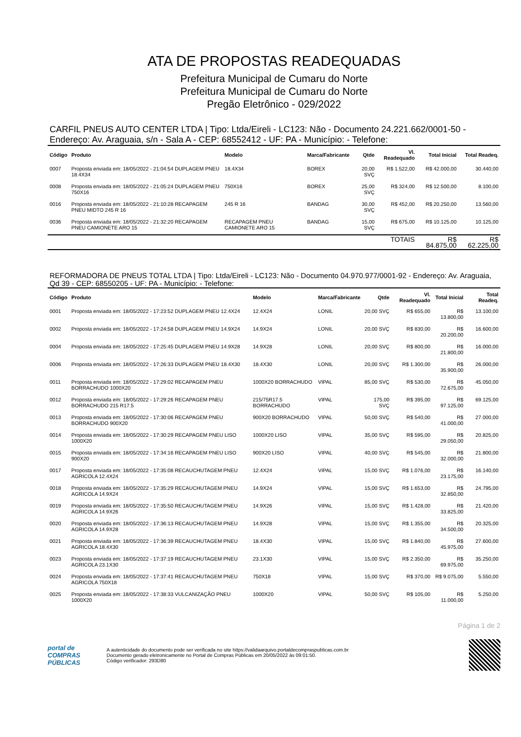ATA DE PROPOSTAS READEQUADAS
Prefeitura Municipal de Cumaru do Norte
Prefeitura Municipal de Cumaru do Norte
Pregão Eletrônico - 029/2022
CARFIL PNEUS AUTO CENTER LTDA | Tipo: Ltda/Eireli - LC123: Não - Documento 24.221.662/0001-50 - Endereço: Av. Araguaia, s/n - Sala A - CEP: 68552412 - UF: PA - Município: - Telefone:
| Código | Produto | Modelo | Marca/Fabricante | Qtde | Vl. Readequado | Total Inicial | Total Readeq. |
| --- | --- | --- | --- | --- | --- | --- | --- |
| 0007 | Proposta enviada em: 18/05/2022 - 21:04:54 DUPLAGEM PNEU 18.4X34 | 18.4X34 | BOREX | 20,00 SVÇ | R$ 1.522,00 | R$ 42.000,00 | 30.440,00 |
| 0008 | Proposta enviada em: 18/05/2022 - 21:05:24 DUPLAGEM PNEU 750X16 | 750X16 | BOREX | 25,00 SVÇ | R$ 324,00 | R$ 12.500,00 | 8.100,00 |
| 0016 | Proposta enviada em: 18/05/2022 - 21:10:28 RECAPAGEM PNEU MIDTO 245 R 16 | 245 R 16 | BANDAG | 30,00 SVÇ | R$ 452,00 | R$ 20.250,00 | 13.560,00 |
| 0036 | Proposta enviada em: 18/05/2022 - 21:32:20 RECAPAGEM PNEU CAMIONETE ARO 15 | RECAPAGEM PNEU CAMIONETE ARO 15 | BANDAG | 15,00 SVÇ | R$ 675,00 | R$ 10.125,00 | 10.125,00 |
| | | | | | TOTAIS | R$ 84.875,00 | R$ 62.225,00 |
REFORMADORA DE PNEUS TOTAL LTDA | Tipo: Ltda/Eireli - LC123: Não - Documento 04.970.977/0001-92 - Endereço: Av. Araguaia, Qd 39 - CEP: 68550205 - UF: PA - Município: - Telefone:
| Código | Produto | Modelo | Marca/Fabricante | Qtde | Vl. Readequado | Total Inicial | Total Readeq. |
| --- | --- | --- | --- | --- | --- | --- | --- |
| 0001 | Proposta enviada em: 18/05/2022 - 17:23:52 DUPLAGEM PNEU 12.4X24 | 12.4X24 | LONIL | 20,00 SVÇ | R$ 655,00 | R$ 13.800,00 | 13.100,00 |
| 0002 | Proposta enviada em: 18/05/2022 - 17:24:58 DUPLAGEM PNEU 14.9X24 | 14.9X24 | LONIL | 20,00 SVÇ | R$ 830,00 | R$ 20.200,00 | 16.600,00 |
| 0004 | Proposta enviada em: 18/05/2022 - 17:25:45 DUPLAGEM PNEU 14.9X28 | 14.9X28 | LONIL | 20,00 SVÇ | R$ 800,00 | R$ 21.800,00 | 16.000,00 |
| 0006 | Proposta enviada em: 18/05/2022 - 17:26:33 DUPLAGEM PNEU 18.4X30 | 18.4X30 | LONIL | 20,00 SVÇ | R$ 1.300,00 | R$ 35.900,00 | 26.000,00 |
| 0011 | Proposta enviada em: 18/05/2022 - 17:29:02 RECAPAGEM PNEU BORRACHUDO 1000X20 | 1000X20 BORRACHUDO | VIPAL | 85,00 SVÇ | R$ 530,00 | R$ 72.675,00 | 45.050,00 |
| 0012 | Proposta enviada em: 18/05/2022 - 17:29:26 RECAPAGEM PNEU BORRACHUDO 215 R17.5 | 215/75R17.5 BORRACHUDO | VIPAL | 175,00 SVÇ | R$ 395,00 | R$ 97.125,00 | 69.125,00 |
| 0013 | Proposta enviada em: 18/05/2022 - 17:30:06 RECAPAGEM PNEU BORRACHUDO 900X20 | 900X20 BORRACHUDO | VIPAL | 50,00 SVÇ | R$ 540,00 | R$ 41.000,00 | 27.000,00 |
| 0014 | Proposta enviada em: 18/05/2022 - 17:30:29 RECAPAGEM PNEU LISO 1000X20 | 1000X20 LISO | VIPAL | 35,00 SVÇ | R$ 595,00 | R$ 29.050,00 | 20.825,00 |
| 0015 | Proposta enviada em: 18/05/2022 - 17:34:16 RECAPAGEM PNEU LISO 900X20 | 900X20 LISO | VIPAL | 40,00 SVÇ | R$ 545,00 | R$ 32.000,00 | 21.800,00 |
| 0017 | Proposta enviada em: 18/05/2022 - 17:35:08 RECAUCHUTAGEM PNEU AGRICOLA 12.4X24 | 12.4X24 | VIPAL | 15,00 SVÇ | R$ 1.076,00 | R$ 23.175,00 | 16.140,00 |
| 0018 | Proposta enviada em: 18/05/2022 - 17:35:29 RECAUCHUTAGEM PNEU AGRICOLA 14.9X24 | 14.9X24 | VIPAL | 15,00 SVÇ | R$ 1.653,00 | R$ 32.850,00 | 24.795,00 |
| 0019 | Proposta enviada em: 18/05/2022 - 17:35:50 RECAUCHUTAGEM PNEU AGRICOLA 14.9X26 | 14.9X26 | VIPAL | 15,00 SVÇ | R$ 1.428,00 | R$ 33.825,00 | 21.420,00 |
| 0020 | Proposta enviada em: 18/05/2022 - 17:36:13 RECAUCHUTAGEM PNEU AGRICOLA 14.9X28 | 14.9X28 | VIPAL | 15,00 SVÇ | R$ 1.355,00 | R$ 34.500,00 | 20.325,00 |
| 0021 | Proposta enviada em: 18/05/2022 - 17:36:39 RECAUCHUTAGEM PNEU AGRICOLA 18.4X30 | 18.4X30 | VIPAL | 15,00 SVÇ | R$ 1.840,00 | R$ 45.975,00 | 27.600,00 |
| 0023 | Proposta enviada em: 18/05/2022 - 17:37:19 RECAUCHUTAGEM PNEU AGRICOLA 23.1X30 | 23.1X30 | VIPAL | 15,00 SVÇ | R$ 2.350,00 | R$ 69.975,00 | 35.250,00 |
| 0024 | Proposta enviada em: 18/05/2022 - 17:37:41 RECAUCHUTAGEM PNEU AGRICOLA 750X18 | 750X18 | VIPAL | 15,00 SVÇ | R$ 370,00 | R$ 9.075,00 | 5.550,00 |
| 0025 | Proposta enviada em: 18/05/2022 - 17:38:33 VULCANIZAÇÃO PNEU 1000X20 | 1000X20 | VIPAL | 50,00 SVÇ | R$ 105,00 | R$ 11.000,00 | 5.250,00 |
Página 1 de 2
portal de
COMPRAS
PÚBLICAS
A autenticidade do documento pode ser verificada no site https://validaarquivo.portaldecompraspublicas.com.br
Documento gerado eletronicamente no Portal de Compras Públicas em 20/05/2022 às 09:01:50.
Código verificador: 293D80